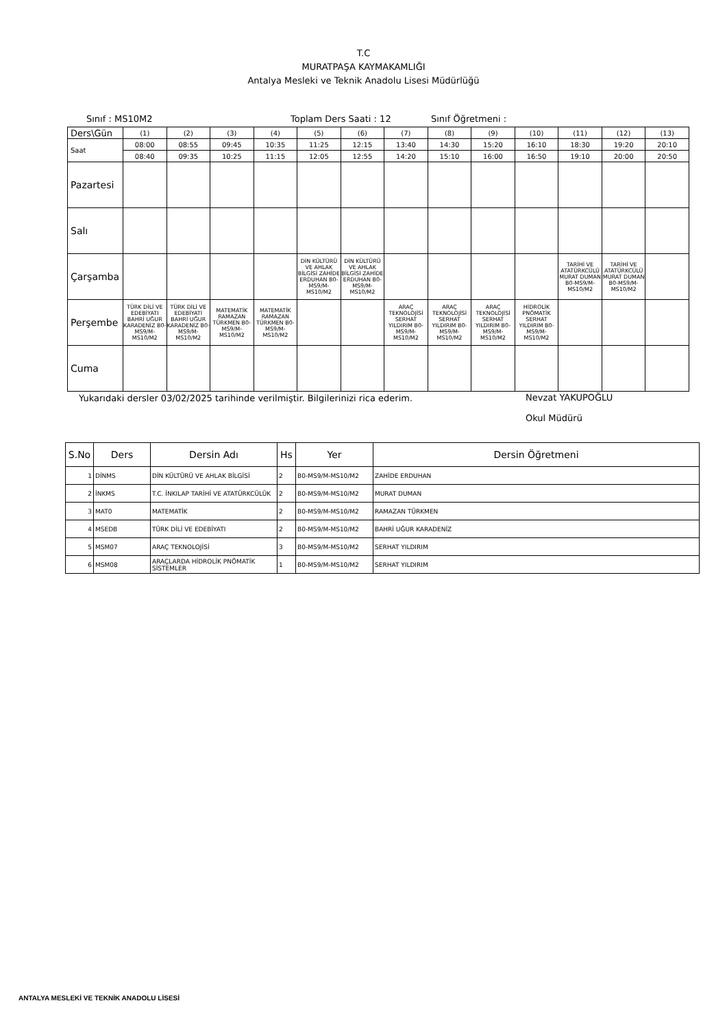T.C
MURATPAŞA KAYMAKAMLIĞI
Antalya Mesleki ve Teknik Anadolu Lisesi Müdürlüğü
Sınıf : MS10M2 Toplam Ders Saati : 12 Sınıf Öğretmeni :
| Ders\Gün | (1) | (2) | (3) | (4) | (5) | (6) | (7) | (8) | (9) | (10) | (11) | (12) | (13) |
| Saat | 08:00 | 08:55 | 09:45 | 10:35 | 11:25 | 12:15 | 13:40 | 14:30 | 15:20 | 16:10 | 18:30 | 19:20 | 20:10 |
| | 08:40 | 09:35 | 10:25 | 11:15 | 12:05 | 12:55 | 14:20 | 15:10 | 16:00 | 16:50 | 19:10 | 20:00 | 20:50 |
| Pazartesi | | | | | | | | | | | | | |
| Salı | | | | | | | | | | | | | |
| Çarşamba | | | | | DİN KÜLTÜRÜ VE AHLAK BİLGİSİ ZAHİDE ERDUHAN B0-MS9/M-MS10/M2 | DİN KÜLTÜRÜ VE AHLAK BİLGİSİ ZAHİDE ERDUHAN B0-MS9/M-MS10/M2 | | | | | TARİHİ VE ATATÜRKCÜLÜ MURAT DUMAN B0-MS9/M-MS10/M2 | TARİHİ VE ATATÜRKCÜLÜ MURAT DUMAN B0-MS9/M-MS10/M2 | |
| Perşembe | TÜRK DİLİ VE EDEBİYATI BAHRİ UĞUR KARADENİZ B0-MS9/M-MS10/M2 | TÜRK DİLİ VE EDEBİYATI BAHRİ UĞUR KARADENİZ B0-MS9/M-MS10/M2 | MATEMATİK RAMAZAN TÜRKMEN B0-MS9/M-MS10/M2 | MATEMATİK RAMAZAN TÜRKMEN B0-MS9/M-MS10/M2 | | | ARAÇ TEKNOLOJİSİ SERHAT YILDIRIM B0-MS9/M-MS10/M2 | ARAÇ TEKNOLOJİSİ SERHAT YILDIRIM B0-MS9/M-MS10/M2 | ARAÇ TEKNOLOJİSİ SERHAT YILDIRIM B0-MS9/M-MS10/M2 | HİDROLİK PNÖMATİK SERHAT YILDIRIM B0-MS9/M-MS10/M2 | | | |
| Cuma | | | | | | | | | | | | | |
Yukarıdaki dersler 03/02/2025 tarihinde verilmiştir. Bilgilerinizi rica ederim. Nevzat YAKUPOĞLU
Okul Müdürü
| S.No | Ders | Dersin Adı | Hs | Yer | Dersin Öğretmeni |
| --- | --- | --- | --- | --- | --- |
| 1 | DİNMS | DİN KÜLTÜRÜ VE AHLAK BİLGİSİ | 2 | B0-MS9/M-MS10/M2 | ZAHİDE ERDUHAN |
| 2 | İNKMS | T.C. İNKILAP TARİHİ VE ATATÜRKCÜLÜK | 2 | B0-MS9/M-MS10/M2 | MURAT DUMAN |
| 3 | MAT0 | MATEMATİK | 2 | B0-MS9/M-MS10/M2 | RAMAZAN TÜRKMEN |
| 4 | MSEDB | TÜRK DİLİ VE EDEBİYATI | 2 | B0-MS9/M-MS10/M2 | BAHRİ UĞUR KARADENİZ |
| 5 | MSM07 | ARAÇ TEKNOLOJİSİ | 3 | B0-MS9/M-MS10/M2 | SERHAT YILDIRIM |
| 6 | MSM08 | ARAÇLARDA HİDROLİK PNÖMATİK SİSTEMLER | 1 | B0-MS9/M-MS10/M2 | SERHAT YILDIRIM |
ANTALYA MESLEKİ VE TEKNİK ANADOLU LİSESİ